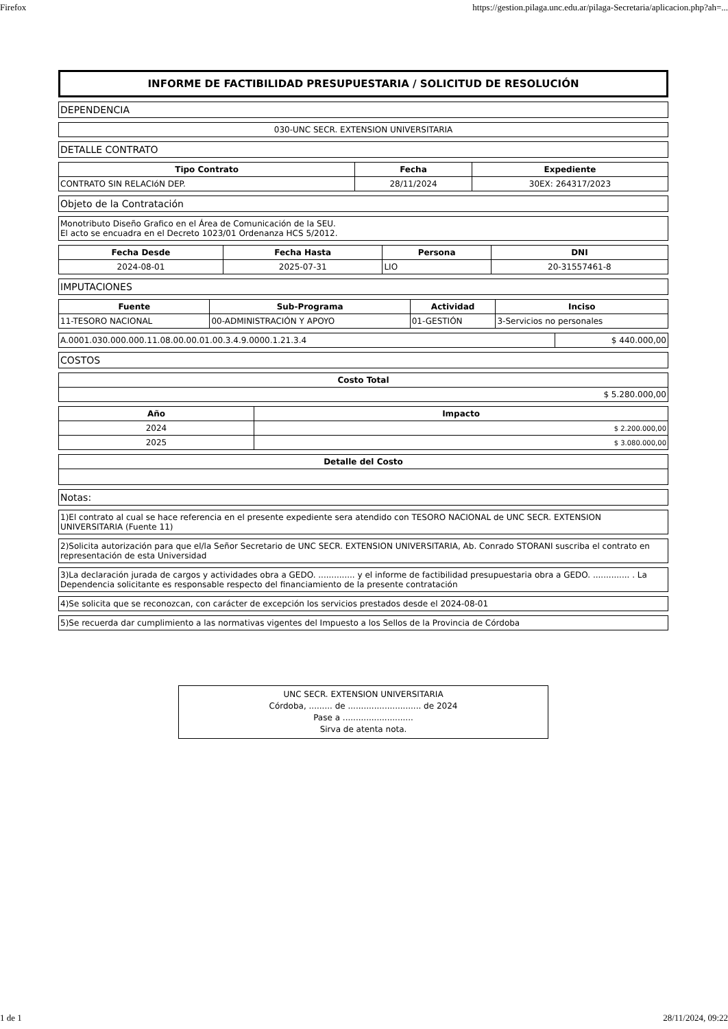Firefox https://gestion.pilaga.unc.edu.ar/pilaga-Secretaria/aplicacion.php?ah=...
INFORME DE FACTIBILIDAD PRESUPUESTARIA / SOLICITUD DE RESOLUCIÓN
DEPENDENCIA
030-UNC SECR. EXTENSION UNIVERSITARIA
DETALLE CONTRATO
| Tipo Contrato | Fecha | Expediente |
| --- | --- | --- |
| CONTRATO SIN RELACIóN DEP. | 28/11/2024 | 30EX: 264317/2023 |
Objeto de la Contratación
Monotributo Diseño Grafico en el Área de Comunicación de la SEU.
El acto se encuadra en el Decreto 1023/01 Ordenanza HCS 5/2012.
| Fecha Desde | Fecha Hasta | Persona | DNI |
| --- | --- | --- | --- |
| 2024-08-01 | 2025-07-31 | LIO | 20-31557461-8 |
IMPUTACIONES
| Fuente | Sub-Programa | Actividad | Inciso |
| --- | --- | --- | --- |
| 11-TESORO NACIONAL | 00-ADMINISTRACIÓN Y APOYO | 01-GESTIÓN | 3-Servicios no personales |
| A.0001.030.000.000.11.08.00.00.01.00.3.4.9.0000.1.21.3.4 | $ 440.000,00 |
COSTOS
| Costo Total |
| --- |
| $ 5.280.000,00 |
| Año | Impacto |
| --- | --- |
| 2024 | $ 2.200.000,00 |
| 2025 | $ 3.080.000,00 |
| Detalle del Costo |
| --- |
Notas:
1)El contrato al cual se hace referencia en el presente expediente sera atendido con TESORO NACIONAL de UNC SECR. EXTENSION UNIVERSITARIA (Fuente 11)
2)Solicita autorización para que el/la Señor Secretario de UNC SECR. EXTENSION UNIVERSITARIA, Ab. Conrado STORANI suscriba el contrato en representación de esta Universidad
3)La declaración jurada de cargos y actividades obra a GEDO. .............. y el informe de factibilidad presupuestaria obra a GEDO. .............. . La Dependencia solicitante es responsable respecto del financiamiento de la presente contratación
4)Se solicita que se reconozcan, con carácter de excepción los servicios prestados desde el 2024-08-01
5)Se recuerda dar cumplimiento a las normativas vigentes del Impuesto a los Sellos de la Provincia de Córdoba
UNC SECR. EXTENSION UNIVERSITARIA
Córdoba, ......... de ............................ de 2024
Pase a ...........................
Sirva de atenta nota.
1 de 1 28/11/2024, 09:22